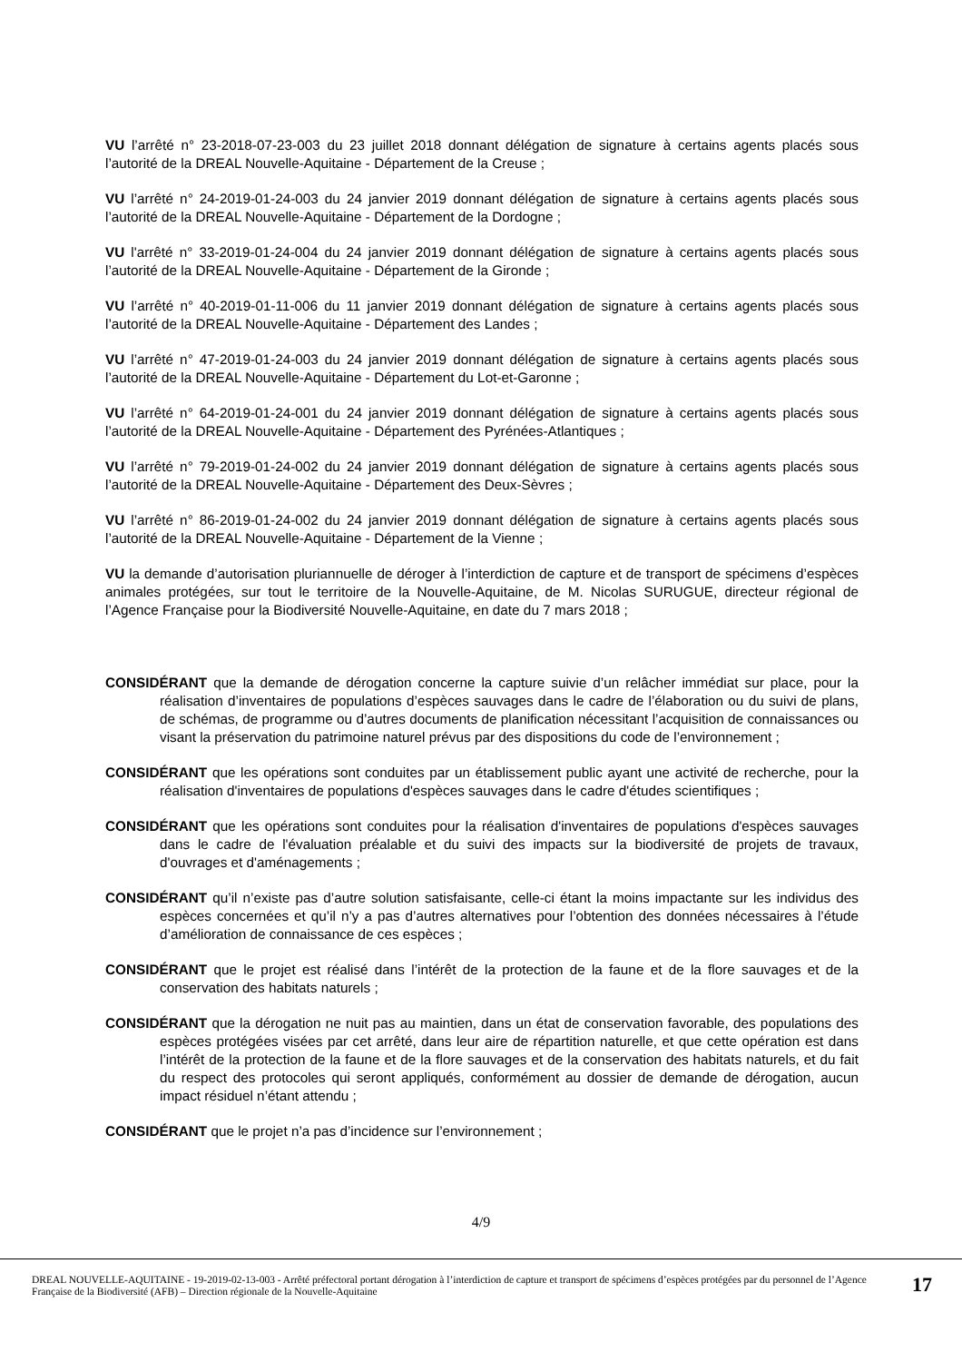VU l’arrêté n° 23-2018-07-23-003 du 23 juillet 2018 donnant délégation de signature à certains agents placés sous l’autorité de la DREAL Nouvelle-Aquitaine - Département de la Creuse ;
VU l’arrêté n° 24-2019-01-24-003 du 24 janvier 2019 donnant délégation de signature à certains agents placés sous l’autorité de la DREAL Nouvelle-Aquitaine - Département de la Dordogne ;
VU l'arrêté n° 33-2019-01-24-004 du 24 janvier 2019 donnant délégation de signature à certains agents placés sous l’autorité de la DREAL Nouvelle-Aquitaine - Département de la Gironde ;
VU l’arrêté n° 40-2019-01-11-006 du 11 janvier 2019 donnant délégation de signature à certains agents placés sous l’autorité de la DREAL Nouvelle-Aquitaine - Département des Landes ;
VU l’arrêté n° 47-2019-01-24-003 du 24 janvier 2019 donnant délégation de signature à certains agents placés sous l’autorité de la DREAL Nouvelle-Aquitaine - Département du Lot-et-Garonne ;
VU l’arrêté n° 64-2019-01-24-001 du 24 janvier 2019 donnant délégation de signature à certains agents placés sous l’autorité de la DREAL Nouvelle-Aquitaine - Département des Pyrénées-Atlantiques ;
VU l’arrêté n° 79-2019-01-24-002 du 24 janvier 2019 donnant délégation de signature à certains agents placés sous l’autorité de la DREAL Nouvelle-Aquitaine - Département des Deux-Sèvres ;
VU l’arrêté n° 86-2019-01-24-002 du 24 janvier 2019 donnant délégation de signature à certains agents placés sous l’autorité de la DREAL Nouvelle-Aquitaine - Département de la Vienne ;
VU la demande d’autorisation pluriannuelle de déroger à l’interdiction de capture et de transport de spécimens d’espèces animales protégées, sur tout le territoire de la Nouvelle-Aquitaine, de M. Nicolas SURUGUE, directeur régional de l’Agence Française pour la Biodiversité Nouvelle-Aquitaine, en date du 7 mars 2018 ;
CONSIDÉRANT que la demande de dérogation concerne la capture suivie d’un relâcher immédiat sur place, pour la réalisation d’inventaires de populations d’espèces sauvages dans le cadre de l’élaboration ou du suivi de plans, de schémas, de programme ou d’autres documents de planification nécessitant l’acquisition de connaissances ou visant la préservation du patrimoine naturel prévus par des dispositions du code de l’environnement ;
CONSIDÉRANT que les opérations sont conduites par un établissement public ayant une activité de recherche, pour la réalisation d'inventaires de populations d'espèces sauvages dans le cadre d'études scientifiques ;
CONSIDÉRANT que les opérations sont conduites pour la réalisation d'inventaires de populations d'espèces sauvages dans le cadre de l'évaluation préalable et du suivi des impacts sur la biodiversité de projets de travaux, d'ouvrages et d'aménagements ;
CONSIDÉRANT qu’il n’existe pas d’autre solution satisfaisante, celle-ci étant la moins impactante sur les individus des espèces concernées et qu’il n’y a pas d’autres alternatives pour l’obtention des données nécessaires à l’étude d’amélioration de connaissance de ces espèces ;
CONSIDÉRANT que le projet est réalisé dans l’intérêt de la protection de la faune et de la flore sauvages et de la conservation des habitats naturels ;
CONSIDÉRANT que la dérogation ne nuit pas au maintien, dans un état de conservation favorable, des populations des espèces protégées visées par cet arrêté, dans leur aire de répartition naturelle, et que cette opération est dans l’intérêt de la protection de la faune et de la flore sauvages et de la conservation des habitats naturels, et du fait du respect des protocoles qui seront appliqués, conformément au dossier de demande de dérogation, aucun impact résiduel n’étant attendu ;
CONSIDÉRANT que le projet n’a pas d’incidence sur l’environnement ;
4/9
DREAL NOUVELLE-AQUITAINE - 19-2019-02-13-003 - Arrêté préfectoral portant dérogation à l’interdiction de capture et transport de spécimens d’espèces protégées par du personnel de l’Agence Française de la Biodiversité (AFB) – Direction régionale de la Nouvelle-Aquitaine
17